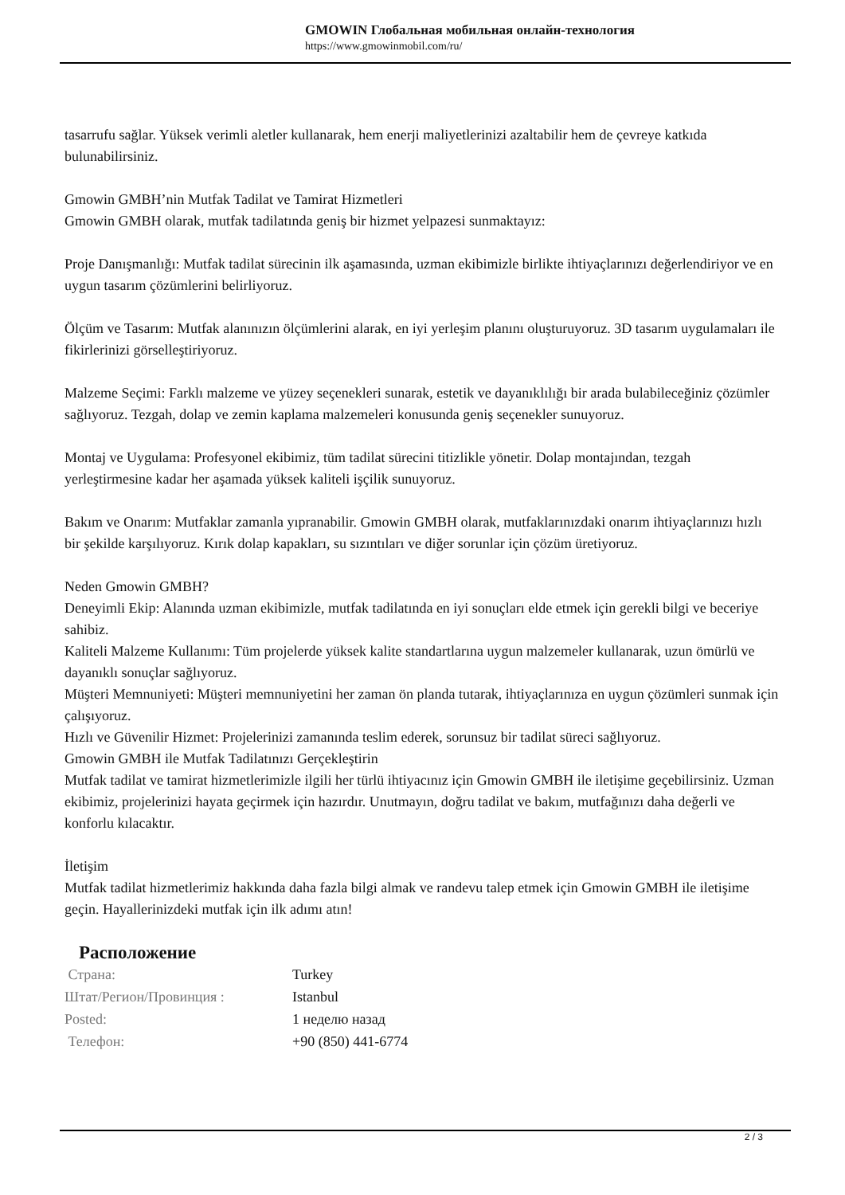GMOWIN Глобальная мобильная онлайн-технология
https://www.gmowinmobil.com/ru/
tasarrufu sağlar. Yüksek verimli aletler kullanarak, hem enerji maliyetlerinizi azaltabilir hem de çevreye katkıda bulunabilirsiniz.
Gmowin GMBH’nin Mutfak Tadilat ve Tamirat Hizmetleri
Gmowin GMBH olarak, mutfak tadilatında geniş bir hizmet yelpazesi sunmaktayız:
Proje Danışmanlığı: Mutfak tadilat sürecinin ilk aşamasında, uzman ekibimizle birlikte ihtiyaçlarınızı değerlendiriyor ve en uygun tasarım çözümlerini belirliyoruz.
Ölçüm ve Tasarım: Mutfak alanınızın ölçümlerini alarak, en iyi yerleşim planını oluşturuyoruz. 3D tasarım uygulamaları ile fikirlerinizi görselleştiriyoruz.
Malzeme Seçimi: Farklı malzeme ve yüzey seçenekleri sunarak, estetik ve dayanıklılığı bir arada bulabileceğiniz çözümler sağlıyoruz. Tezgah, dolap ve zemin kaplama malzemeleri konusunda geniş seçenekler sunuyoruz.
Montaj ve Uygulama: Profesyonel ekibimiz, tüm tadilat sürecini titizlikle yönetir. Dolap montajından, tezgah yerleştirmesine kadar her aşamada yüksek kaliteli işçilik sunuyoruz.
Bakım ve Onarım: Mutfaklar zamanla yıpranabilir. Gmowin GMBH olarak, mutfaklarınızdaki onarım ihtiyaçlarınızı hızlı bir şekilde karşılıyoruz. Kırık dolap kapakları, su sızıntıları ve diğer sorunlar için çözüm üretiyoruz.
Neden Gmowin GMBH?
Deneyimli Ekip: Alanında uzman ekibimizle, mutfak tadilatında en iyi sonuçları elde etmek için gerekli bilgi ve beceriye sahibiz.
Kaliteli Malzeme Kullanımı: Tüm projelerde yüksek kalite standartlarına uygun malzemeler kullanarak, uzun ömürlü ve dayanıklı sonuçlar sağlıyoruz.
Müşteri Memnuniyeti: Müşteri memnuniyetini her zaman ön planda tutarak, ihtiyaçlarınıza en uygun çözümleri sunmak için çalışıyoruz.
Hızlı ve Güvenilir Hizmet: Projelerinizi zamanında teslim ederek, sorunsuz bir tadilat süreci sağlıyoruz.
Gmowin GMBH ile Mutfak Tadilatınızı Gerçekleştirin
Mutfak tadilat ve tamirat hizmetlerimizle ilgili her türlü ihtiyacınız için Gmowin GMBH ile iletişime geçebilirsiniz. Uzman ekibimiz, projelerinizi hayata geçirmek için hazırdır. Unutmayın, doğru tadilat ve bakım, mutfağınızı daha değerli ve konforlu kılacaktır.
İletişim
Mutfak tadilat hizmetlerimiz hakkında daha fazla bilgi almak ve randevu talep etmek için Gmowin GMBH ile iletişime geçin. Hayallerinizdeki mutfak için ilk adımı atın!
Расположение
| Страна: | Turkey |
| Штат/Регион/Провинция : | Istanbul |
| Posted: | 1 неделю назад |
| Телефон: | +90 (850) 441-6774 |
2 / 3